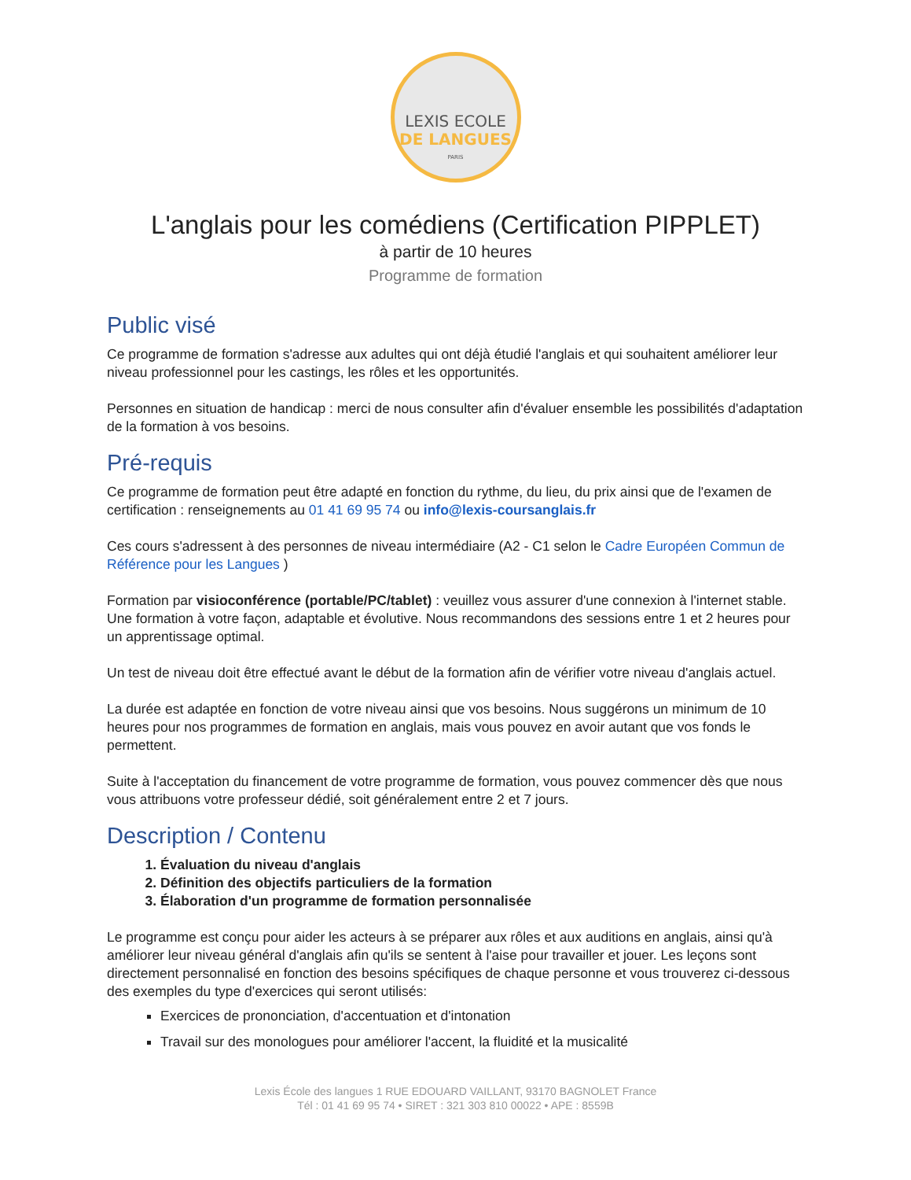LEXIS ECOLE
DE LANGUES
PARIS
L'anglais pour les comédiens (Certification PIPPLET)
à partir de 10 heures
Programme de formation
Public visé
Ce programme de formation s'adresse aux adultes qui ont déjà étudié l'anglais et qui souhaitent améliorer leur niveau professionnel pour les castings, les rôles et les opportunités.
Personnes en situation de handicap : merci de nous consulter afin d'évaluer ensemble les possibilités d'adaptation de la formation à vos besoins.
Pré-requis
Ce programme de formation peut être adapté en fonction du rythme, du lieu, du prix ainsi que de l'examen de certification : renseignements au 01 41 69 95 74 ou info@lexis-coursanglais.fr
Ces cours s'adressent à des personnes de niveau intermédiaire (A2 - C1 selon le Cadre Européen Commun de Référence pour les Langues )
Formation par visioconférence (portable/PC/tablet) : veuillez vous assurer d'une connexion à l'internet stable. Une formation à votre façon, adaptable et évolutive. Nous recommandons des sessions entre 1 et 2 heures pour un apprentissage optimal.
Un test de niveau doit être effectué avant le début de la formation afin de vérifier votre niveau d'anglais actuel.
La durée est adaptée en fonction de votre niveau ainsi que vos besoins. Nous suggérons un minimum de 10 heures pour nos programmes de formation en anglais, mais vous pouvez en avoir autant que vos fonds le permettent.
Suite à l'acceptation du financement de votre programme de formation, vous pouvez commencer dès que nous vous attribuons votre professeur dédié, soit généralement entre 2 et 7 jours.
Description / Contenu
1. Évaluation du niveau d'anglais
2. Définition des objectifs particuliers de la formation
3. Élaboration d'un programme de formation personnalisée
Le programme est conçu pour aider les acteurs à se préparer aux rôles et aux auditions en anglais, ainsi qu'à améliorer leur niveau général d'anglais afin qu'ils se sentent à l'aise pour travailler et jouer. Les leçons sont directement personnalisé en fonction des besoins spécifiques de chaque personne et vous trouverez ci-dessous des exemples du type d'exercices qui seront utilisés:
Exercices de prononciation, d'accentuation et d'intonation
Travail sur des monologues pour améliorer l'accent, la fluidité et la musicalité
Lexis École des langues 1 RUE EDOUARD VAILLANT, 93170 BAGNOLET France
Tél : 01 41 69 95 74 • SIRET : 321 303 810 00022 • APE : 8559B